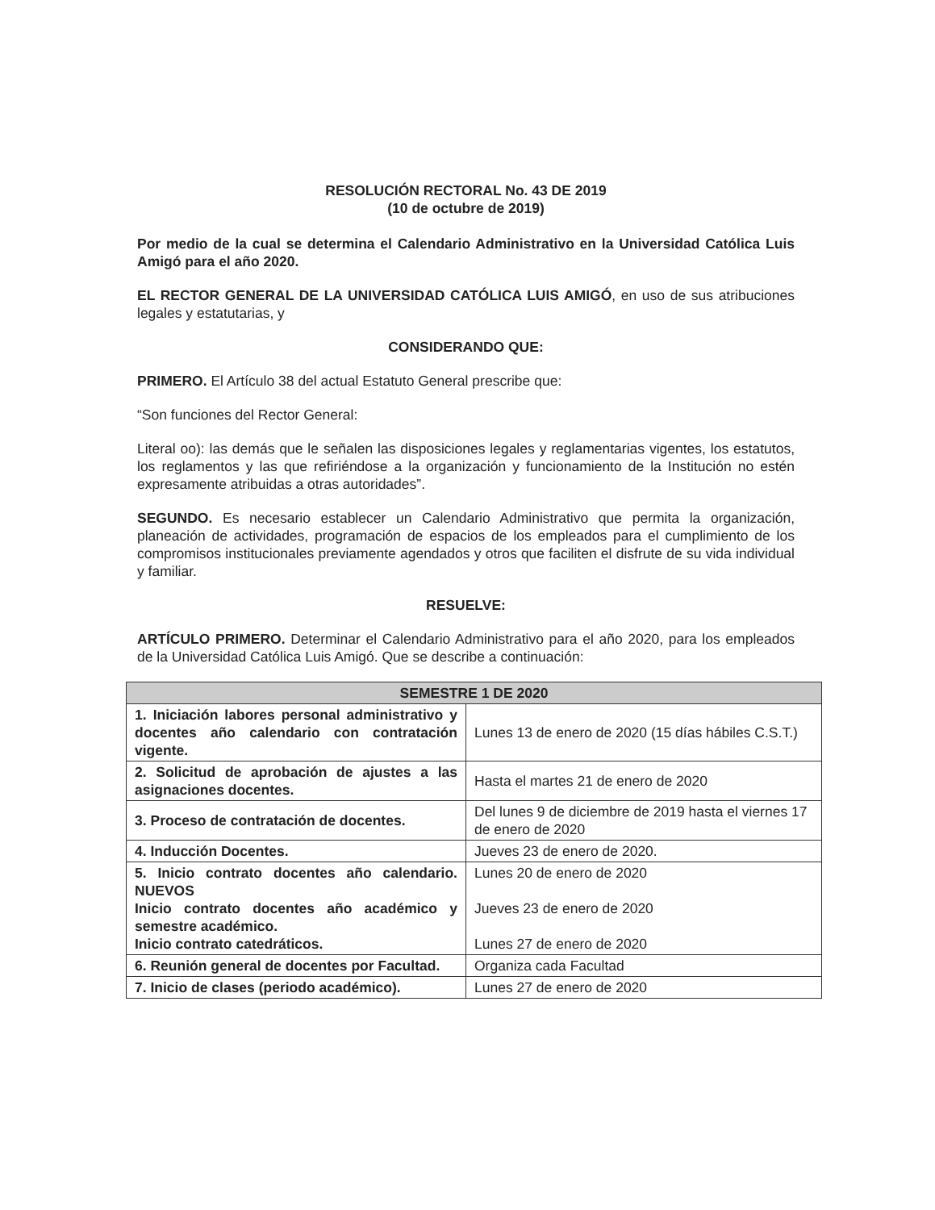RESOLUCIÓN RECTORAL No. 43 DE 2019
(10 de octubre de 2019)
Por medio de la cual se determina el Calendario Administrativo en la Universidad Católica Luis Amigó para el año 2020.
EL RECTOR GENERAL DE LA UNIVERSIDAD CATÓLICA LUIS AMIGÓ, en uso de sus atribuciones legales y estatutarias, y
CONSIDERANDO QUE:
PRIMERO. El Artículo 38 del actual Estatuto General prescribe que:
“Son funciones del Rector General:
Literal oo): las demás que le señalen las disposiciones legales y reglamentarias vigentes, los estatutos, los reglamentos y las que refiriéndose a la organización y funcionamiento de la Institución no estén expresamente atribuidas a otras autoridades”.
SEGUNDO. Es necesario establecer un Calendario Administrativo que permita la organización, planeación de actividades, programación de espacios de los empleados para el cumplimiento de los compromisos institucionales previamente agendados y otros que faciliten el disfrute de su vida individual y familiar.
RESUELVE:
ARTÍCULO PRIMERO. Determinar el Calendario Administrativo para el año 2020, para los empleados de la Universidad Católica Luis Amigó. Que se describe a continuación:
| SEMESTRE 1 DE 2020 | |
| --- | --- |
| 1. Iniciación labores personal administrativo y docentes año calendario con contratación vigente. | Lunes 13 de enero de 2020 (15 días hábiles C.S.T.) |
| 2. Solicitud de aprobación de ajustes a las asignaciones docentes. | Hasta el martes 21 de enero de 2020 |
| 3. Proceso de contratación de docentes. | Del lunes 9 de diciembre de 2019 hasta el viernes 17 de enero de 2020 |
| 4. Inducción Docentes. | Jueves 23 de enero de 2020. |
| 5. Inicio contrato docentes año calendario. NUEVOS Inicio contrato docentes año académico y semestre académico. Inicio contrato catedráticos. | Lunes 20 de enero de 2020 Jueves 23 de enero de 2020 Lunes 27 de enero de 2020 |
| 6. Reunión general de docentes por Facultad. | Organiza cada Facultad |
| 7. Inicio de clases (periodo académico). | Lunes 27 de enero de 2020 |